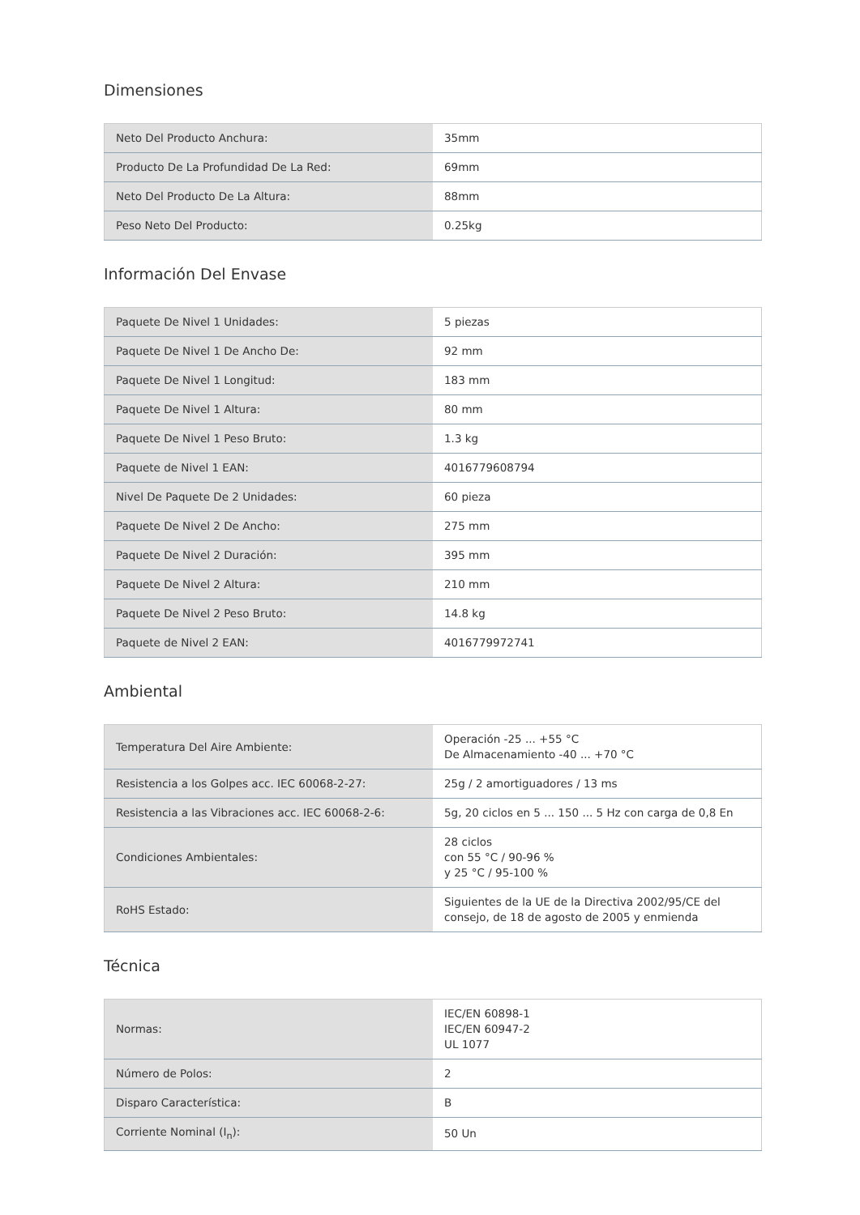Dimensiones
| Neto Del Producto Anchura: | 35mm |
| Producto De La Profundidad De La Red: | 69mm |
| Neto Del Producto De La Altura: | 88mm |
| Peso Neto Del Producto: | 0.25kg |
Información Del Envase
| Paquete De Nivel 1 Unidades: | 5 piezas |
| Paquete De Nivel 1 De Ancho De: | 92 mm |
| Paquete De Nivel 1 Longitud: | 183 mm |
| Paquete De Nivel 1 Altura: | 80 mm |
| Paquete De Nivel 1 Peso Bruto: | 1.3 kg |
| Paquete de Nivel 1 EAN: | 4016779608794 |
| Nivel De Paquete De 2 Unidades: | 60 pieza |
| Paquete De Nivel 2 De Ancho: | 275 mm |
| Paquete De Nivel 2 Duración: | 395 mm |
| Paquete De Nivel 2 Altura: | 210 mm |
| Paquete De Nivel 2 Peso Bruto: | 14.8 kg |
| Paquete de Nivel 2 EAN: | 4016779972741 |
Ambiental
| Temperatura Del Aire Ambiente: | Operación -25 ... +55 °C De Almacenamiento -40 ... +70 °C |
| Resistencia a los Golpes acc. IEC 60068-2-27: | 25g / 2 amortiguadores / 13 ms |
| Resistencia a las Vibraciones acc. IEC 60068-2-6: | 5g, 20 ciclos en 5 ... 150 ... 5 Hz con carga de 0,8 En |
| Condiciones Ambientales: | 28 ciclos con 55 °C / 90-96 % y 25 °C / 95-100 % |
| RoHS Estado: | Siguientes de la UE de la Directiva 2002/95/CE del consejo, de 18 de agosto de 2005 y enmienda |
Técnica
| Normas: | IEC/EN 60898-1 IEC/EN 60947-2 UL 1077 |
| Número de Polos: | 2 |
| Disparo Característica: | B |
| Corriente Nominal (I<sub>n</sub>): | 50 Un |